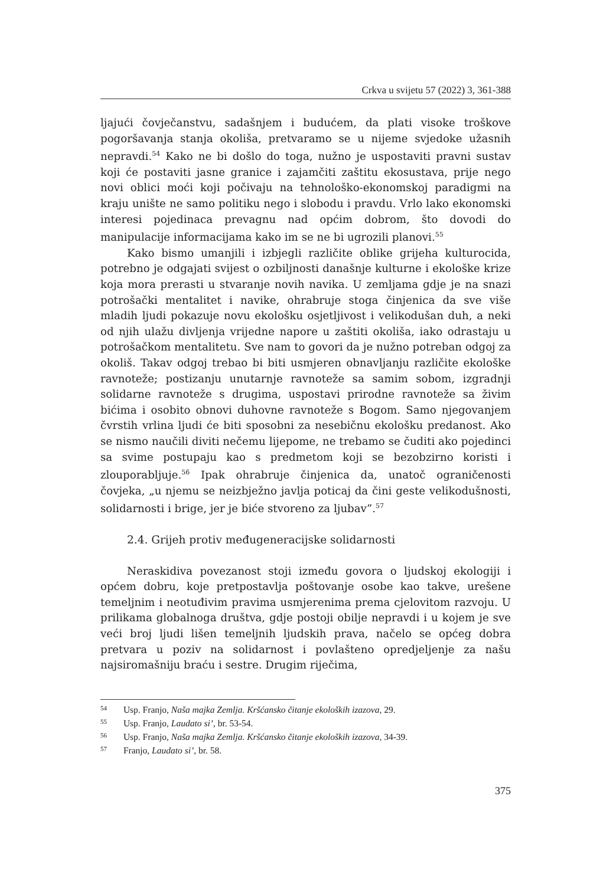Crkva u svijetu 57 (2022) 3, 361-388
ljajući čovječanstvu, sadašnjem i budućem, da plati visoke troškove pogoršavanja stanja okoliša, pretvaramo se u nijeme svjedoke užasnih nepravdi.<sup>54</sup> Kako ne bi došlo do toga, nužno je uspostaviti pravni sustav koji će postaviti jasne granice i zajamčiti zaštitu ekosustava, prije nego novi oblici moći koji počivaju na tehnološko-ekonomskoj paradigmi na kraju unište ne samo politiku nego i slobodu i pravdu. Vrlo lako ekonomski interesi pojedinaca prevagnu nad općim dobrom, što dovodi do manipulacije informacijama kako im se ne bi ugrozili planovi.<sup>55</sup>
Kako bismo umanjili i izbjegli različite oblike grijeha kulturocida, potrebno je odgajati svijest o ozbiljnosti današnje kulturne i ekološke krize koja mora prerasti u stvaranje novih navika. U zemljama gdje je na snazi potrošački mentalitet i navike, ohrabruje stoga činjenica da sve više mladih ljudi pokazuje novu ekološku osjetljivost i velikodušan duh, a neki od njih ulažu divljenja vrijedne napore u zaštiti okoliša, iako odrastaju u potrošačkom mentalitetu. Sve nam to govori da je nužno potreban odgoj za okoliš. Takav odgoj trebao bi biti usmjeren obnavljanju različite ekološke ravnoteže; postizanju unutarnje ravnoteže sa samim sobom, izgradnji solidarne ravnoteže s drugima, uspostavi prirodne ravnoteže sa živim bićima i osobito obnovi duhovne ravnoteže s Bogom. Samo njegovanjem čvrstih vrlina ljudi će biti sposobni za nesebičnu ekološku predanost. Ako se nismo naučili diviti nečemu lijepome, ne trebamo se čuditi ako pojedinci sa svime postupaju kao s predmetom koji se bezobzirno koristi i zlouporabljuje.<sup>56</sup> Ipak ohrabruje činjenica da, unatoč ograničenosti čovjeka, „u njemu se neizbježno javlja poticaj da čini geste velikodušnosti, solidarnosti i brige, jer je biće stvoreno za ljubav”.<sup>57</sup>
2.4. Grijeh protiv međugeneracijske solidarnosti
Neraskidiva povezanost stoji između govora o ljudskoj ekologiji i općem dobru, koje pretpostavlja poštovanje osobe kao takve, urešene temeljnim i neotuđivim pravima usmjerenima prema cjelovitom razvoju. U prilikama globalnoga društva, gdje postoji obilje nepravdi i u kojem je sve veći broj ljudi lišen temeljnih ljudskih prava, načelo se općeg dobra pretvara u poziv na solidarnost i povlašteno opredjeljenje za našu najsiromašniju braću i sestre. Drugim riječima,
<sup>54</sup> Usp. Franjo, Naša majka Zemlja. Kršćansko čitanje ekoloških izazova, 29.
<sup>55</sup> Usp. Franjo, Laudato si’, br. 53-54.
<sup>56</sup> Usp. Franjo, Naša majka Zemlja. Kršćansko čitanje ekoloških izazova, 34-39.
<sup>57</sup> Franjo, Laudato si’, br. 58.
375